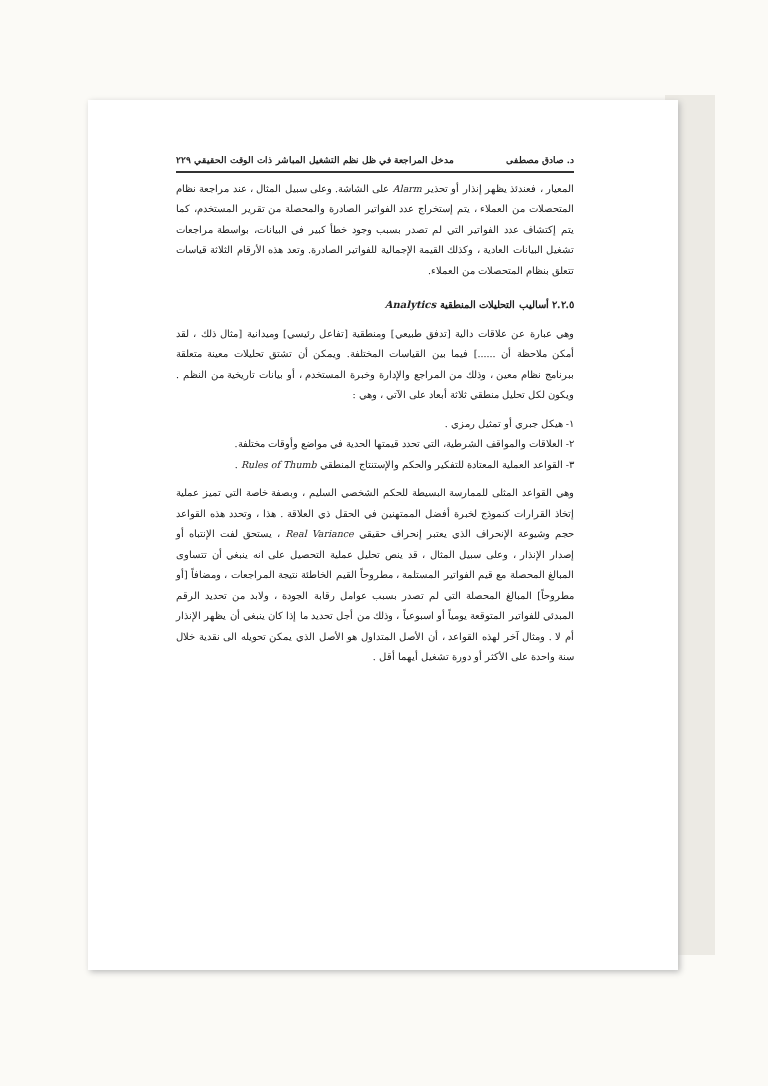د. صادق مصطفى مدخل المراجعة في ظل نظم التشغيل المباشر ذات الوقت الحقيقي ٢٢٩
المعيار ، فعندئذ يظهر إنذار أو تحذير Alarm على الشاشة. وعلى سبيل المثال ، عند مراجعة نظام المتحصلات من العملاء ، يتم إستخراج عدد الفواتير الصادرة والمحصلة من تقرير المستخدم، كما يتم إكتشاف عدد الفواتير التي لم تصدر بسبب وجود خطأ كبير في البيانات، بواسطة مراجعات تشغيل البيانات العادية ، وكذلك القيمة الإجمالية للفواتير الصادرة. وتعد هذه الأرقام الثلاثة قياسات تتعلق بنظام المتحصلات من العملاء.
٢.٢.٥ أساليب التحليلات المنطقية Analytics
وهي عبارة عن علاقات دالية [تدفق طبيعي] ومنطقية [تفاعل رئيسي] وميدانية [مثال ذلك ، لقد أمكن ملاحظة أن ......] فيما بين القياسات المختلفة. ويمكن أن تشتق تحليلات معينة متعلقة ببرنامج نظام معين ، وذلك من المراجع والإدارة وخبرة المستخدم ، أو بيانات تاريخية من النظم . ويكون لكل تحليل منطقي ثلاثة أبعاد على الآتي ، وهي :
١- هيكل جبري أو تمثيل رمزي .
٢- العلاقات والمواقف الشرطية، التي تحدد قيمتها الحدية في مواضع وأوقات مختلفة.
٣- القواعد العملية المعتادة للتفكير والحكم والإستنتاج المنطقي Rules of Thumb .
وهي القواعد المثلى للممارسة البسيطة للحكم الشخصي السليم ، وبصفة خاصة التي تميز عملية إتخاذ القرارات كنموذج لخبرة أفضل الممتهنين في الحقل ذي العلاقة . هذا ، وتحدد هذه القواعد حجم وشيوعة الإنحراف الذي يعتبر إنحراف حقيقي Real Variance ، يستحق لفت الإنتباه أو إصدار الإنذار ، وعلى سبيل المثال ، قد ينص تحليل عملية التحصيل على انه ينبغي أن تتساوى المبالغ المحصلة مع قيم الفواتير المستلمة ، مطروحاً القيم الخاطئة نتيجة المراجعات ، ومضافاً [أو مطروحاً] المبالغ المحصلة التي لم تصدر بسبب عوامل رقابة الجودة ، ولابد من تحديد الرقم المبدئي للفواتير المتوقعة يومياً أو اسبوعياً ، وذلك من أجل تحديد ما إذا كان ينبغي أن يظهر الإنذار أم لا . ومثال آخر لهذه القواعد ، أن الأصل المتداول هو الأصل الذي يمكن تحويله الى نقدية خلال سنة واحدة على الأكثر أو دورة تشغيل أيهما أقل .